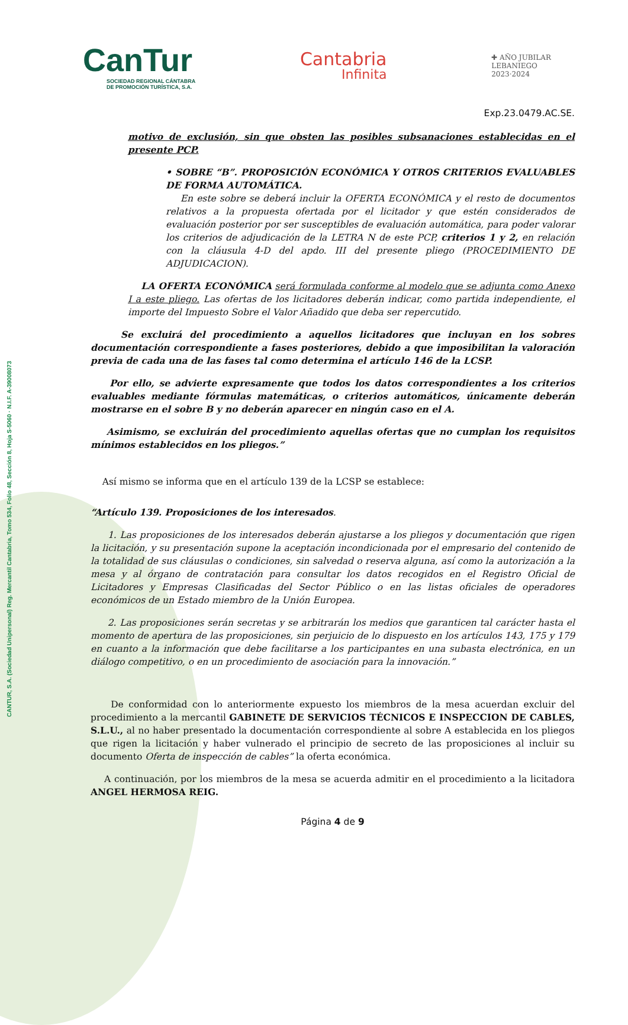CANTUR, S.A. (Sociedad Unipersonal) Reg. Mercantil Cantabria, Tomo 534, Folio 48, Sección 8, Hoja S-5060 · N.I.F. A-39008073
CanTur
SOCIEDAD REGIONAL CÁNTABRA
DE PROMOCIÓN TURÍSTICA, S.A.
Cantabria
Infinita
✚ AÑO JUBILAR
LEBANIEGO
2023·2024
Exp.23.0479.AC.SE.
motivo de exclusión, sin que obsten las posibles subsanaciones establecidas en el presente PCP.
• SOBRE “B”. PROPOSICIÓN ECONÓMICA Y OTROS CRITERIOS EVALUABLES DE FORMA AUTOMÁTICA.
En este sobre se deberá incluir la OFERTA ECONÓMICA y el resto de documentos relativos a la propuesta ofertada por el licitador y que estén considerados de evaluación posterior por ser susceptibles de evaluación automática, para poder valorar los criterios de adjudicación de la LETRA N de este PCP, criterios 1 y 2, en relación con la cláusula 4-D del apdo. III del presente pliego (PROCEDIMIENTO DE ADJUDICACION).
LA OFERTA ECONÓMICA será formulada conforme al modelo que se adjunta como Anexo I a este pliego. Las ofertas de los licitadores deberán indicar, como partida independiente, el importe del Impuesto Sobre el Valor Añadido que deba ser repercutido.
Se excluirá del procedimiento a aquellos licitadores que incluyan en los sobres documentación correspondiente a fases posteriores, debido a que imposibilitan la valoración previa de cada una de las fases tal como determina el artículo 146 de la LCSP.
Por ello, se advierte expresamente que todos los datos correspondientes a los criterios evaluables mediante fórmulas matemáticas, o criterios automáticos, únicamente deberán mostrarse en el sobre B y no deberán aparecer en ningún caso en el A.
Asimismo, se excluirán del procedimiento aquellas ofertas que no cumplan los requisitos mínimos establecidos en los pliegos.”
Así mismo se informa que en el artículo 139 de la LCSP se establece:
“Artículo 139. Proposiciones de los interesados.
1. Las proposiciones de los interesados deberán ajustarse a los pliegos y documentación que rigen la licitación, y su presentación supone la aceptación incondicionada por el empresario del contenido de la totalidad de sus cláusulas o condiciones, sin salvedad o reserva alguna, así como la autorización a la mesa y al órgano de contratación para consultar los datos recogidos en el Registro Oficial de Licitadores y Empresas Clasificadas del Sector Público o en las listas oficiales de operadores económicos de un Estado miembro de la Unión Europea.
2. Las proposiciones serán secretas y se arbitrarán los medios que garanticen tal carácter hasta el momento de apertura de las proposiciones, sin perjuicio de lo dispuesto en los artículos 143, 175 y 179 en cuanto a la información que debe facilitarse a los participantes en una subasta electrónica, en un diálogo competitivo, o en un procedimiento de asociación para la innovación.”
De conformidad con lo anteriormente expuesto los miembros de la mesa acuerdan excluir del procedimiento a la mercantil GABINETE DE SERVICIOS TÉCNICOS E INSPECCION DE CABLES, S.L.U., al no haber presentado la documentación correspondiente al sobre A establecida en los pliegos que rigen la licitación y haber vulnerado el principio de secreto de las proposiciones al incluir su documento Oferta de inspección de cables” la oferta económica.
A continuación, por los miembros de la mesa se acuerda admitir en el procedimiento a la licitadora ANGEL HERMOSA REIG.
Página 4 de 9